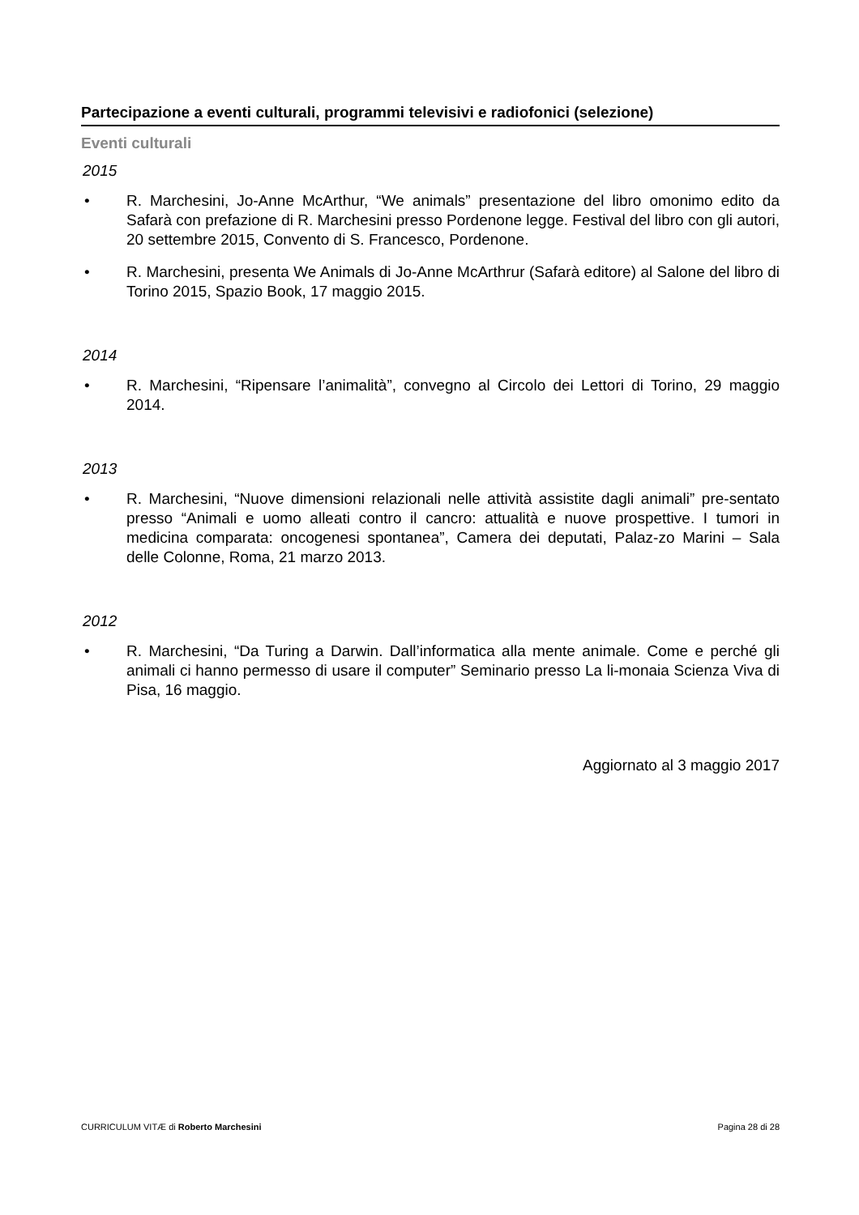Partecipazione a eventi culturali, programmi televisivi e radiofonici (selezione)
Eventi culturali
2015
• R. Marchesini, Jo-Anne McArthur, “We animals” presentazione del libro omonimo edito da Safarà con prefazione di R. Marchesini presso Pordenone legge. Festival del libro con gli autori, 20 settembre 2015, Convento di S. Francesco, Pordenone.
• R. Marchesini, presenta We Animals di Jo-Anne McArthrur (Safarà editore) al Salone del libro di Torino 2015, Spazio Book, 17 maggio 2015.
2014
• R. Marchesini, “Ripensare l’animalità”, convegno al Circolo dei Lettori di Torino, 29 maggio 2014.
2013
• R. Marchesini, “Nuove dimensioni relazionali nelle attività assistite dagli animali” pre-sentato presso “Animali e uomo alleati contro il cancro: attualità e nuove prospettive. I tumori in medicina comparata: oncogenesi spontanea”, Camera dei deputati, Palaz-zo Marini – Sala delle Colonne, Roma, 21 marzo 2013.
2012
• R. Marchesini, “Da Turing a Darwin. Dall’informatica alla mente animale. Come e perché gli animali ci hanno permesso di usare il computer” Seminario presso La li-monaia Scienza Viva di Pisa, 16 maggio.
Aggiornato al 3 maggio 2017
CURRICULUM VITÆ di Roberto Marchesini Pagina 28 di 28